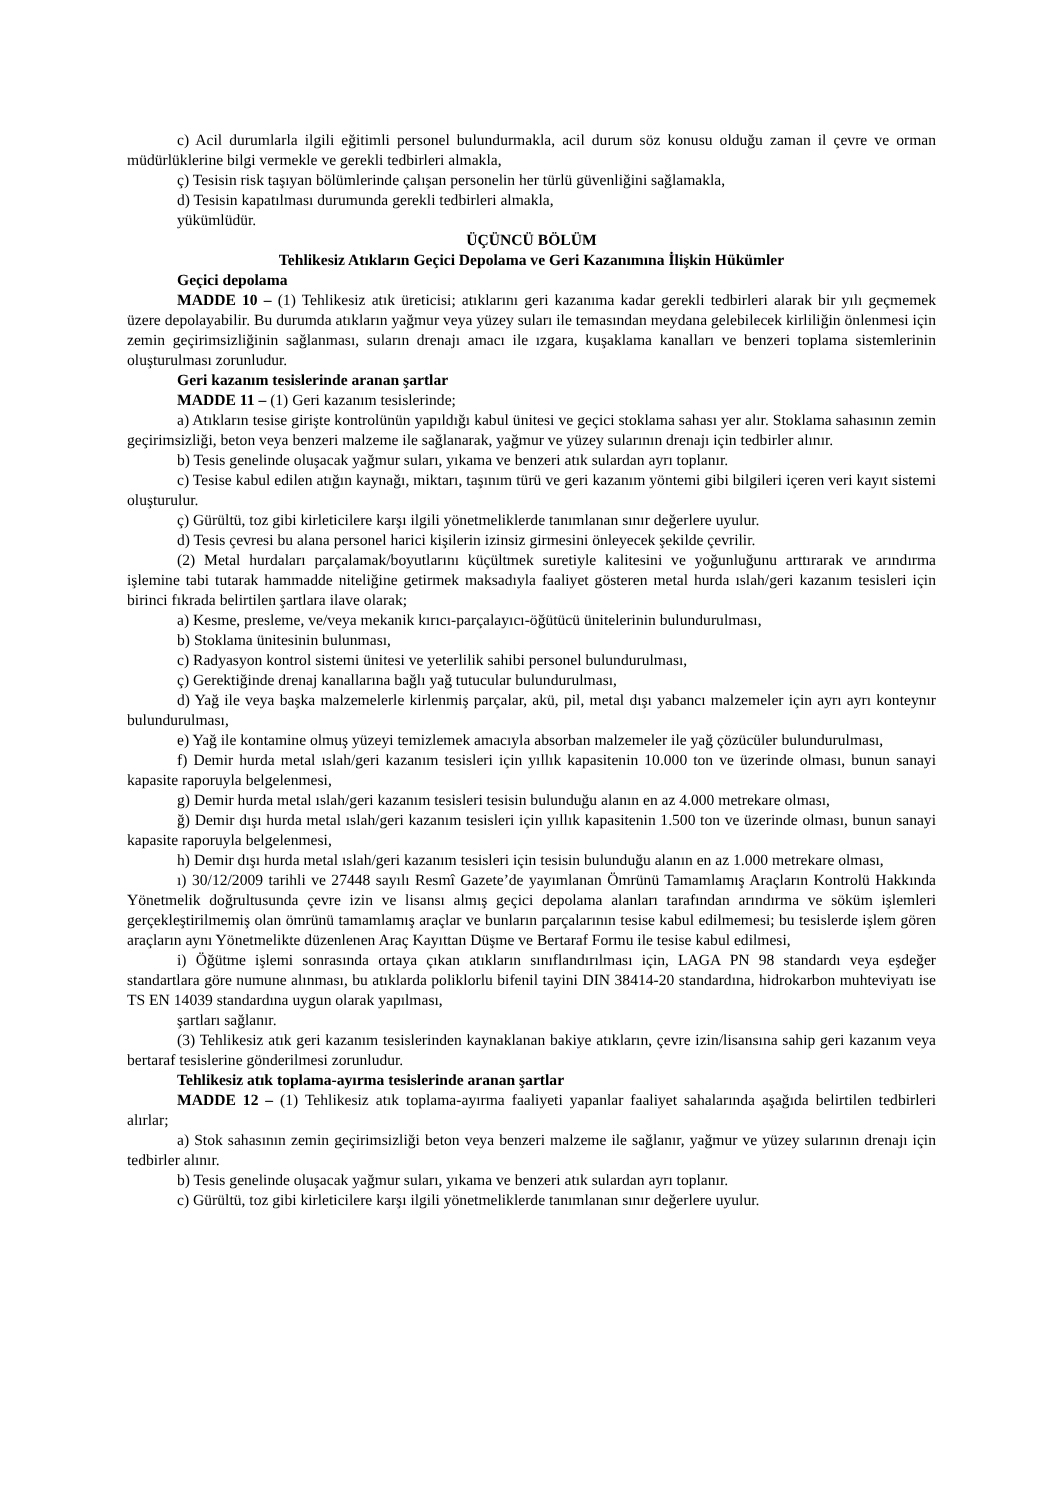c) Acil durumlarla ilgili eğitimli personel bulundurmakla, acil durum söz konusu olduğu zaman il çevre ve orman müdürlüklerine bilgi vermekle ve gerekli tedbirleri almakla,
ç) Tesisin risk taşıyan bölümlerinde çalışan personelin her türlü güvenliğini sağlamakla,
d) Tesisin kapatılması durumunda gerekli tedbirleri almakla,
yükümlüdür.
ÜÇÜNCÜ BÖLÜM
Tehlikesiz Atıkların Geçici Depolama ve Geri Kazanımına İlişkin Hükümler
Geçici depolama
MADDE 10 – (1) Tehlikesiz atık üreticisi; atıklarını geri kazanıma kadar gerekli tedbirleri alarak bir yılı geçmemek üzere depolayabilir. Bu durumda atıkların yağmur veya yüzey suları ile temasından meydana gelebilecek kirliliğin önlenmesi için zemin geçirimsizliğinin sağlanması, suların drenajı amacı ile ızgara, kuşaklama kanalları ve benzeri toplama sistemlerinin oluşturulması zorunludur.
Geri kazanım tesislerinde aranan şartlar
MADDE 11 – (1) Geri kazanım tesislerinde;
a) Atıkların tesise girişte kontrolünün yapıldığı kabul ünitesi ve geçici stoklama sahası yer alır. Stoklama sahasının zemin geçirimsizliği, beton veya benzeri malzeme ile sağlanarak, yağmur ve yüzey sularının drenajı için tedbirler alınır.
b) Tesis genelinde oluşacak yağmur suları, yıkama ve benzeri atık sulardan ayrı toplanır.
c) Tesise kabul edilen atığın kaynağı, miktarı, taşınım türü ve geri kazanım yöntemi gibi bilgileri içeren veri kayıt sistemi oluşturulur.
ç) Gürültü, toz gibi kirleticilere karşı ilgili yönetmeliklerde tanımlanan sınır değerlere uyulur.
d) Tesis çevresi bu alana personel harici kişilerin izinsiz girmesini önleyecek şekilde çevrilir.
(2) Metal hurdaları parçalamak/boyutlarını küçültmek suretiyle kalitesini ve yoğunluğunu arttırarak ve arındırma işlemine tabi tutarak hammadde niteliğine getirmek maksadıyla faaliyet gösteren metal hurda ıslah/geri kazanım tesisleri için birinci fıkrada belirtilen şartlara ilave olarak;
a) Kesme, presleme, ve/veya mekanik kırıcı-parçalayıcı-öğütücü ünitelerinin bulundurulması,
b) Stoklama ünitesinin bulunması,
c) Radyasyon kontrol sistemi ünitesi ve yeterlilik sahibi personel bulundurulması,
ç) Gerektiğinde drenaj kanallarına bağlı yağ tutucular bulundurulması,
d) Yağ ile veya başka malzemelerle kirlenmiş parçalar, akü, pil, metal dışı yabancı malzemeler için ayrı ayrı konteynır bulundurulması,
e) Yağ ile kontamine olmuş yüzeyi temizlemek amacıyla absorban malzemeler ile yağ çözücüler bulundurulması,
f) Demir hurda metal ıslah/geri kazanım tesisleri için yıllık kapasitenin 10.000 ton ve üzerinde olması, bunun sanayi kapasite raporuyla belgelenmesi,
g) Demir hurda metal ıslah/geri kazanım tesisleri tesisin bulunduğu alanın en az 4.000 metrekare olması,
ğ) Demir dışı hurda metal ıslah/geri kazanım tesisleri için yıllık kapasitenin 1.500 ton ve üzerinde olması, bunun sanayi kapasite raporuyla belgelenmesi,
h) Demir dışı hurda metal ıslah/geri kazanım tesisleri için tesisin bulunduğu alanın en az 1.000 metrekare olması,
ı) 30/12/2009 tarihli ve 27448 sayılı Resmî Gazete’de yayımlanan Ömrünü Tamamlamış Araçların Kontrolü Hakkında Yönetmelik doğrultusunda çevre izin ve lisansı almış geçici depolama alanları tarafından arındırma ve söküm işlemleri gerçekleştirilmemiş olan ömrünü tamamlamış araçlar ve bunların parçalarının tesise kabul edilmemesi; bu tesislerde işlem gören araçların aynı Yönetmelikte düzenlenen Araç Kayıttan Düşme ve Bertaraf Formu ile tesise kabul edilmesi,
i) Öğütme işlemi sonrasında ortaya çıkan atıkların sınıflandırılması için, LAGA PN 98 standardı veya eşdeğer standartlara göre numune alınması, bu atıklarda poliklorlu bifenil tayini DIN 38414-20 standardına, hidrokarbon muhteviyatı ise TS EN 14039 standardına uygun olarak yapılması,
şartları sağlanır.
(3) Tehlikesiz atık geri kazanım tesislerinden kaynaklanan bakiye atıkların, çevre izin/lisansına sahip geri kazanım veya bertaraf tesislerine gönderilmesi zorunludur.
Tehlikesiz atık toplama-ayırma tesislerinde aranan şartlar
MADDE 12 – (1) Tehlikesiz atık toplama-ayırma faaliyeti yapanlar faaliyet sahalarında aşağıda belirtilen tedbirleri alırlar;
a) Stok sahasının zemin geçirimsizliği beton veya benzeri malzeme ile sağlanır, yağmur ve yüzey sularının drenajı için tedbirler alınır.
b) Tesis genelinde oluşacak yağmur suları, yıkama ve benzeri atık sulardan ayrı toplanır.
c) Gürültü, toz gibi kirleticilere karşı ilgili yönetmeliklerde tanımlanan sınır değerlere uyulur.